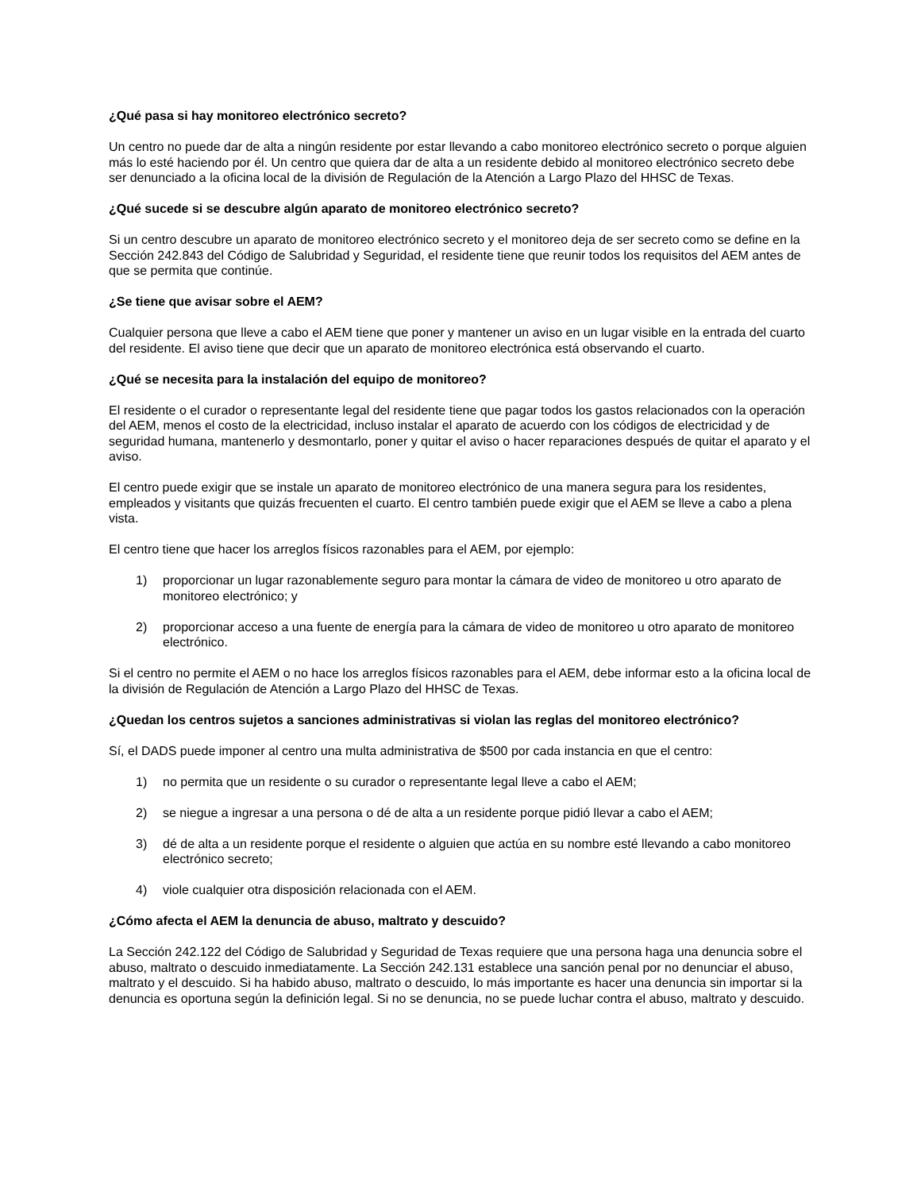¿Qué pasa si hay monitoreo electrónico secreto?
Un centro no puede dar de alta a ningún residente por estar llevando a cabo monitoreo electrónico secreto o porque alguien más lo esté haciendo por él. Un centro que quiera dar de alta a un residente debido al monitoreo electrónico secreto debe ser denunciado a la oficina local de la división de Regulación de la Atención a Largo Plazo del HHSC de Texas.
¿Qué sucede si se descubre algún aparato de monitoreo electrónico secreto?
Si un centro descubre un aparato de monitoreo electrónico secreto y el monitoreo deja de ser secreto como se define en la Sección 242.843 del Código de Salubridad y Seguridad, el residente tiene que reunir todos los requisitos del AEM antes de que se permita que continúe.
¿Se tiene que avisar sobre el AEM?
Cualquier persona que lleve a cabo el AEM tiene que poner y mantener un aviso en un lugar visible en la entrada del cuarto del residente. El aviso tiene que decir que un aparato de monitoreo electrónica está observando el cuarto.
¿Qué se necesita para la instalación del equipo de monitoreo?
El residente o el curador o representante legal del residente tiene que pagar todos los gastos relacionados con la operación del AEM, menos el costo de la electricidad, incluso instalar el aparato de acuerdo con los códigos de electricidad y de seguridad humana, mantenerlo y desmontarlo, poner y quitar el aviso o hacer reparaciones después de quitar el aparato y el aviso.
El centro puede exigir que se instale un aparato de monitoreo electrónico de una manera segura para los residentes, empleados y visitants que quizás frecuenten el cuarto. El centro también puede exigir que el AEM se lleve a cabo a plena vista.
El centro tiene que hacer los arreglos físicos razonables para el AEM, por ejemplo:
1) proporcionar un lugar razonablemente seguro para montar la cámara de video de monitoreo u otro aparato de monitoreo electrónico; y
2) proporcionar acceso a una fuente de energía para la cámara de video de monitoreo u otro aparato de monitoreo electrónico.
Si el centro no permite el AEM o no hace los arreglos físicos razonables para el AEM, debe informar esto a la oficina local de la división de Regulación de Atención a Largo Plazo del HHSC de Texas.
¿Quedan los centros sujetos a sanciones administrativas si violan las reglas del monitoreo electrónico?
Sí, el DADS puede imponer al centro una multa administrativa de $500 por cada instancia en que el centro:
1) no permita que un residente o su curador o representante legal lleve a cabo el AEM;
2) se niegue a ingresar a una persona o dé de alta a un residente porque pidió llevar a cabo el AEM;
3) dé de alta a un residente porque el residente o alguien que actúa en su nombre esté llevando a cabo monitoreo electrónico secreto;
4) viole cualquier otra disposición relacionada con el AEM.
¿Cómo afecta el AEM la denuncia de abuso, maltrato y descuido?
La Sección 242.122 del Código de Salubridad y Seguridad de Texas requiere que una persona haga una denuncia sobre el abuso, maltrato o descuido inmediatamente. La Sección 242.131 establece una sanción penal por no denunciar el abuso, maltrato y el descuido. Si ha habido abuso, maltrato o descuido, lo más importante es hacer una denuncia sin importar si la denuncia es oportuna según la definición legal. Si no se denuncia, no se puede luchar contra el abuso, maltrato y descuido.